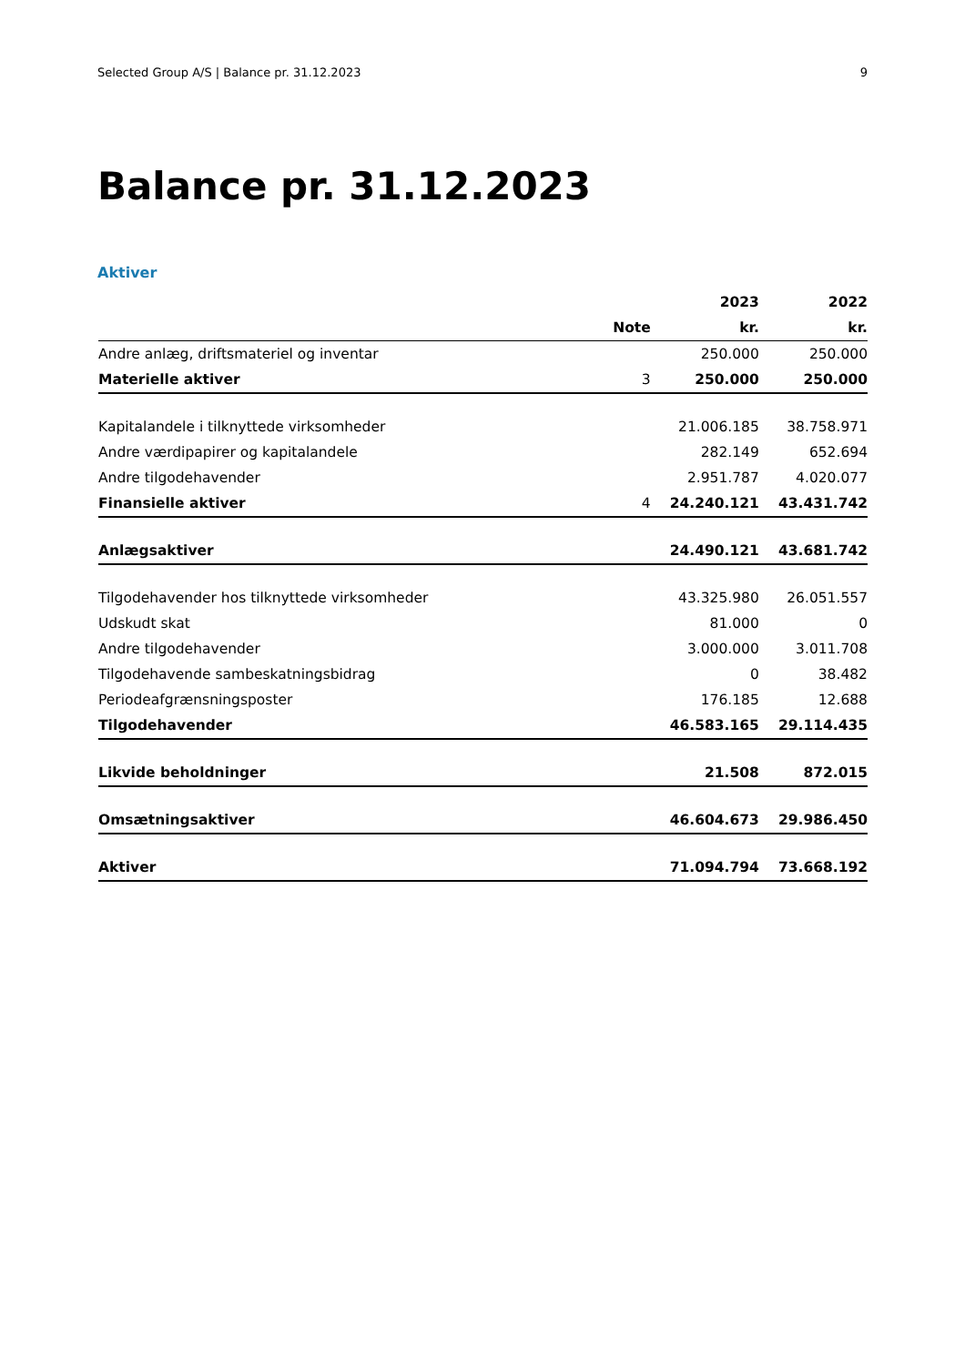Selected Group A/S | Balance pr. 31.12.2023 9
Balance pr. 31.12.2023
Aktiver
| | | 2023 | 2022 |
| --- | --- | --- | --- |
| | Note | kr. | kr. |
| Andre anlæg, driftsmateriel og inventar | | 250.000 | 250.000 |
| Materielle aktiver | 3 | 250.000 | 250.000 |
| Kapitalandele i tilknyttede virksomheder | | 21.006.185 | 38.758.971 |
| Andre værdipapirer og kapitalandele | | 282.149 | 652.694 |
| Andre tilgodehavender | | 2.951.787 | 4.020.077 |
| Finansielle aktiver | 4 | 24.240.121 | 43.431.742 |
| Anlægsaktiver | | 24.490.121 | 43.681.742 |
| Tilgodehavender hos tilknyttede virksomheder | | 43.325.980 | 26.051.557 |
| Udskudt skat | | 81.000 | 0 |
| Andre tilgodehavender | | 3.000.000 | 3.011.708 |
| Tilgodehavende sambeskatningsbidrag | | 0 | 38.482 |
| Periodeafgrænsningsposter | | 176.185 | 12.688 |
| Tilgodehavender | | 46.583.165 | 29.114.435 |
| Likvide beholdninger | | 21.508 | 872.015 |
| Omsætningsaktiver | | 46.604.673 | 29.986.450 |
| Aktiver | | 71.094.794 | 73.668.192 |